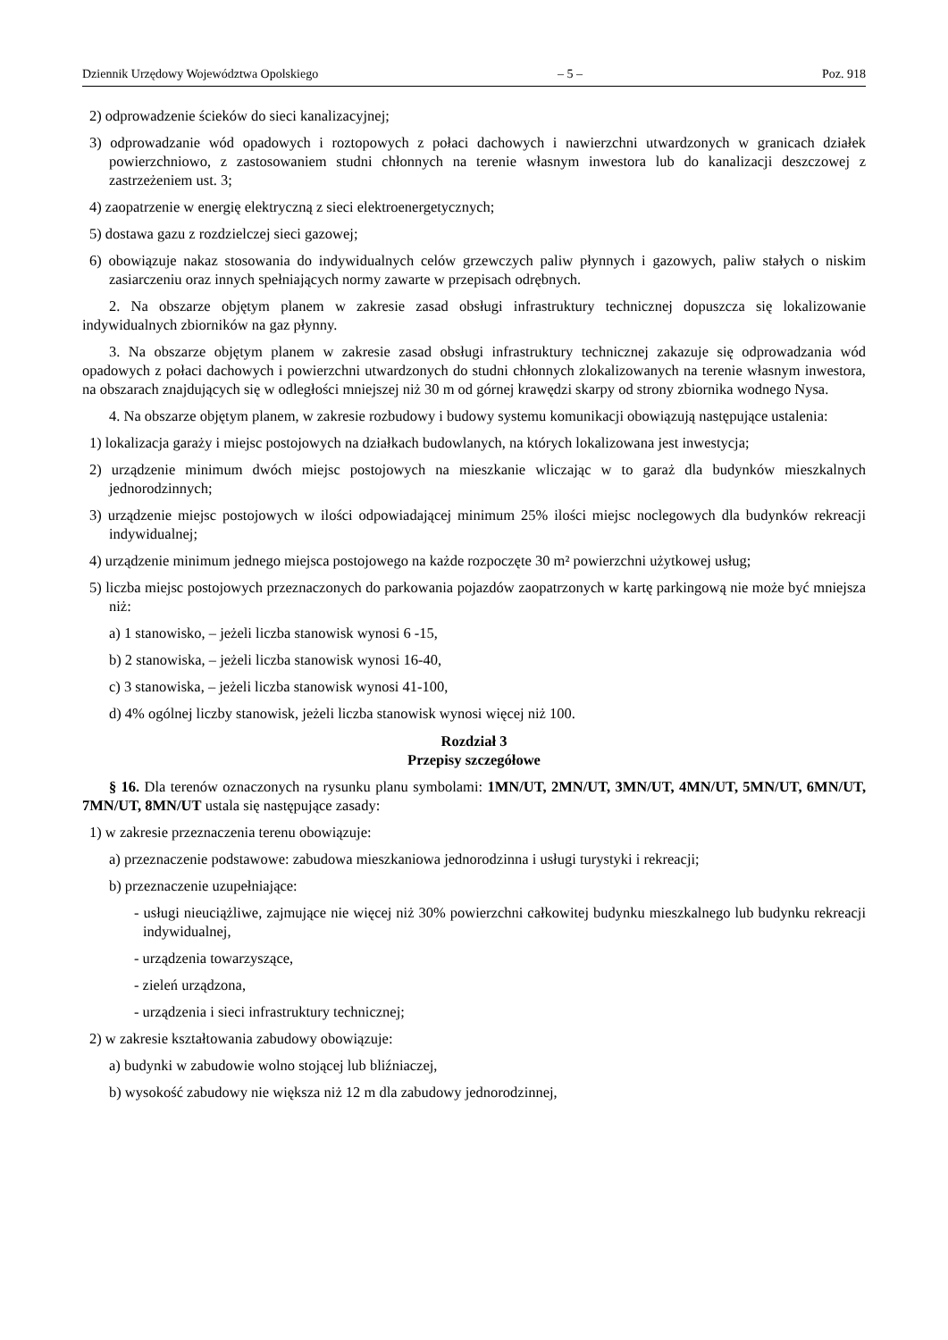Dziennik Urzędowy Województwa Opolskiego – 5 – Poz. 918
2) odprowadzenie ścieków do sieci kanalizacyjnej;
3) odprowadzanie wód opadowych i roztopowych z połaci dachowych i nawierzchni utwardzonych w granicach działek powierzchniowo, z zastosowaniem studni chłonnych na terenie własnym inwestora lub do kanalizacji deszczowej z zastrzeżeniem ust. 3;
4) zaopatrzenie w energię elektryczną z sieci elektroenergetycznych;
5) dostawa gazu z rozdzielczej sieci gazowej;
6) obowiązuje nakaz stosowania do indywidualnych celów grzewczych paliw płynnych i gazowych, paliw stałych o niskim zasiarczeniu oraz innych spełniających normy zawarte w przepisach odrębnych.
2. Na obszarze objętym planem w zakresie zasad obsługi infrastruktury technicznej dopuszcza się lokalizowanie indywidualnych zbiorników na gaz płynny.
3. Na obszarze objętym planem w zakresie zasad obsługi infrastruktury technicznej zakazuje się odprowadzania wód opadowych z połaci dachowych i powierzchni utwardzonych do studni chłonnych zlokalizowanych na terenie własnym inwestora, na obszarach znajdujących się w odległości mniejszej niż 30 m od górnej krawędzi skarpy od strony zbiornika wodnego Nysa.
4. Na obszarze objętym planem, w zakresie rozbudowy i budowy systemu komunikacji obowiązują następujące ustalenia:
1) lokalizacja garaży i miejsc postojowych na działkach budowlanych, na których lokalizowana jest inwestycja;
2) urządzenie minimum dwóch miejsc postojowych na mieszkanie wliczając w to garaż dla budynków mieszkalnych jednorodzinnych;
3) urządzenie miejsc postojowych w ilości odpowiadającej minimum 25% ilości miejsc noclegowych dla budynków rekreacji indywidualnej;
4) urządzenie minimum jednego miejsca postojowego na każde rozpoczęte 30 m² powierzchni użytkowej usług;
5) liczba miejsc postojowych przeznaczonych do parkowania pojazdów zaopatrzonych w kartę parkingową nie może być mniejsza niż:
a) 1 stanowisko, – jeżeli liczba stanowisk wynosi 6 -15,
b) 2 stanowiska, – jeżeli liczba stanowisk wynosi 16-40,
c) 3 stanowiska, – jeżeli liczba stanowisk wynosi 41-100,
d) 4% ogólnej liczby stanowisk, jeżeli liczba stanowisk wynosi więcej niż 100.
Rozdział 3
Przepisy szczegółowe
§ 16. Dla terenów oznaczonych na rysunku planu symbolami: 1MN/UT, 2MN/UT, 3MN/UT, 4MN/UT, 5MN/UT, 6MN/UT, 7MN/UT, 8MN/UT ustala się następujące zasady:
1) w zakresie przeznaczenia terenu obowiązuje:
a) przeznaczenie podstawowe: zabudowa mieszkaniowa jednorodzinna i usługi turystyki i rekreacji;
b) przeznaczenie uzupełniające:
- usługi nieuciążliwe, zajmujące nie więcej niż 30% powierzchni całkowitej budynku mieszkalnego lub budynku rekreacji indywidualnej,
- urządzenia towarzyszące,
- zieleń urządzona,
- urządzenia i sieci infrastruktury technicznej;
2) w zakresie kształtowania zabudowy obowiązuje:
a) budynki w zabudowie wolno stojącej lub bliźniaczej,
b) wysokość zabudowy nie większa niż 12 m dla zabudowy jednorodzinnej,